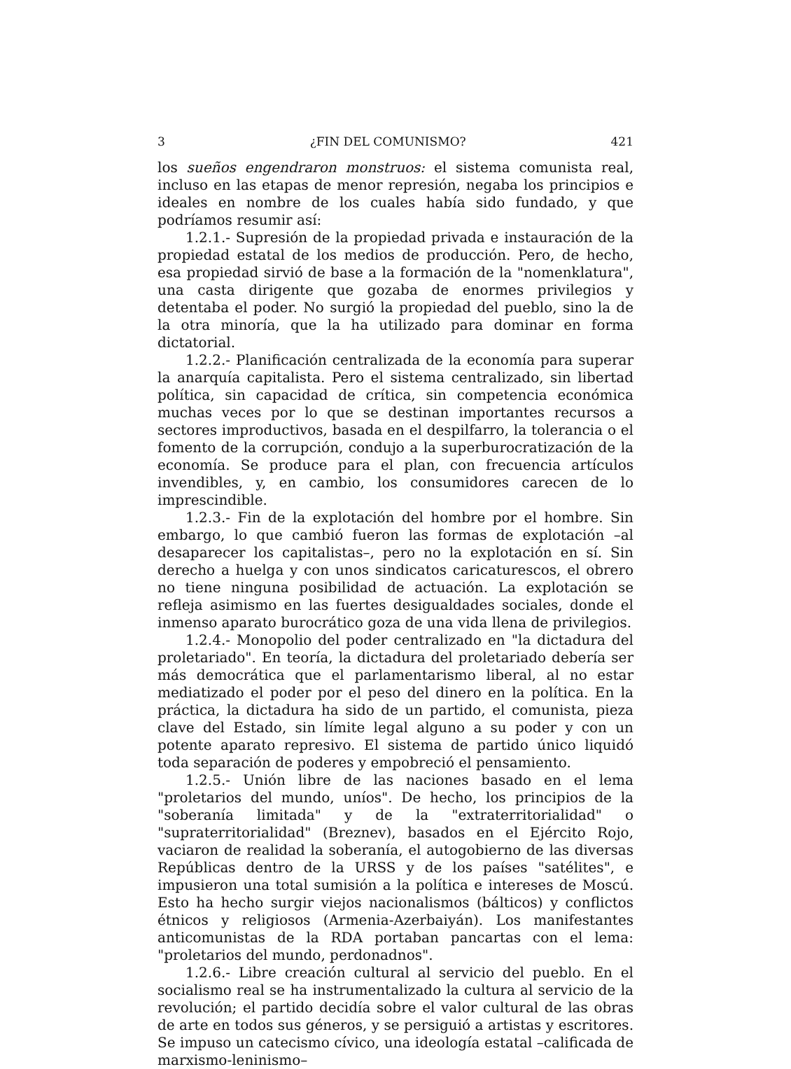3 ¿FIN DEL COMUNISMO? 421
los sueños engendraron monstruos: el sistema comunista real, incluso en las etapas de menor represión, negaba los principios e ideales en nombre de los cuales había sido fundado, y que podríamos resumir así:
1.2.1.- Supresión de la propiedad privada e instauración de la propiedad estatal de los medios de producción. Pero, de hecho, esa propiedad sirvió de base a la formación de la "nomenklatura", una casta dirigente que gozaba de enormes privilegios y detentaba el poder. No surgió la propiedad del pueblo, sino la de la otra minoría, que la ha utilizado para dominar en forma dictatorial.
1.2.2.- Planificación centralizada de la economía para superar la anarquía capitalista. Pero el sistema centralizado, sin libertad política, sin capacidad de crítica, sin competencia económica muchas veces por lo que se destinan importantes recursos a sectores improductivos, basada en el despilfarro, la tolerancia o el fomento de la corrupción, condujo a la superburocratización de la economía. Se produce para el plan, con frecuencia artículos invendibles, y, en cambio, los consumidores carecen de lo imprescindible.
1.2.3.- Fin de la explotación del hombre por el hombre. Sin embargo, lo que cambió fueron las formas de explotación –al desaparecer los capitalistas–, pero no la explotación en sí. Sin derecho a huelga y con unos sindicatos caricaturescos, el obrero no tiene ninguna posibilidad de actuación. La explotación se refleja asimismo en las fuertes desigualdades sociales, donde el inmenso aparato burocrático goza de una vida llena de privilegios.
1.2.4.- Monopolio del poder centralizado en "la dictadura del proletariado". En teoría, la dictadura del proletariado debería ser más democrática que el parlamentarismo liberal, al no estar mediatizado el poder por el peso del dinero en la política. En la práctica, la dictadura ha sido de un partido, el comunista, pieza clave del Estado, sin límite legal alguno a su poder y con un potente aparato represivo. El sistema de partido único liquidó toda separación de poderes y empobreció el pensamiento.
1.2.5.- Unión libre de las naciones basado en el lema "proletarios del mundo, uníos". De hecho, los principios de la "soberanía limitada" y de la "extraterritorialidad" o "supraterritorialidad" (Breznev), basados en el Ejército Rojo, vaciaron de realidad la soberanía, el autogobierno de las diversas Repúblicas dentro de la URSS y de los países "satélites", e impusieron una total sumisión a la política e intereses de Moscú. Esto ha hecho surgir viejos nacionalismos (bálticos) y conflictos étnicos y religiosos (Armenia-Azerbaiyán). Los manifestantes anticomunistas de la RDA portaban pancartas con el lema: "proletarios del mundo, perdonadnos".
1.2.6.- Libre creación cultural al servicio del pueblo. En el socialismo real se ha instrumentalizado la cultura al servicio de la revolución; el partido decidía sobre el valor cultural de las obras de arte en todos sus géneros, y se persiguió a artistas y escritores. Se impuso un catecismo cívico, una ideología estatal –calificada de marxismo-leninismo–